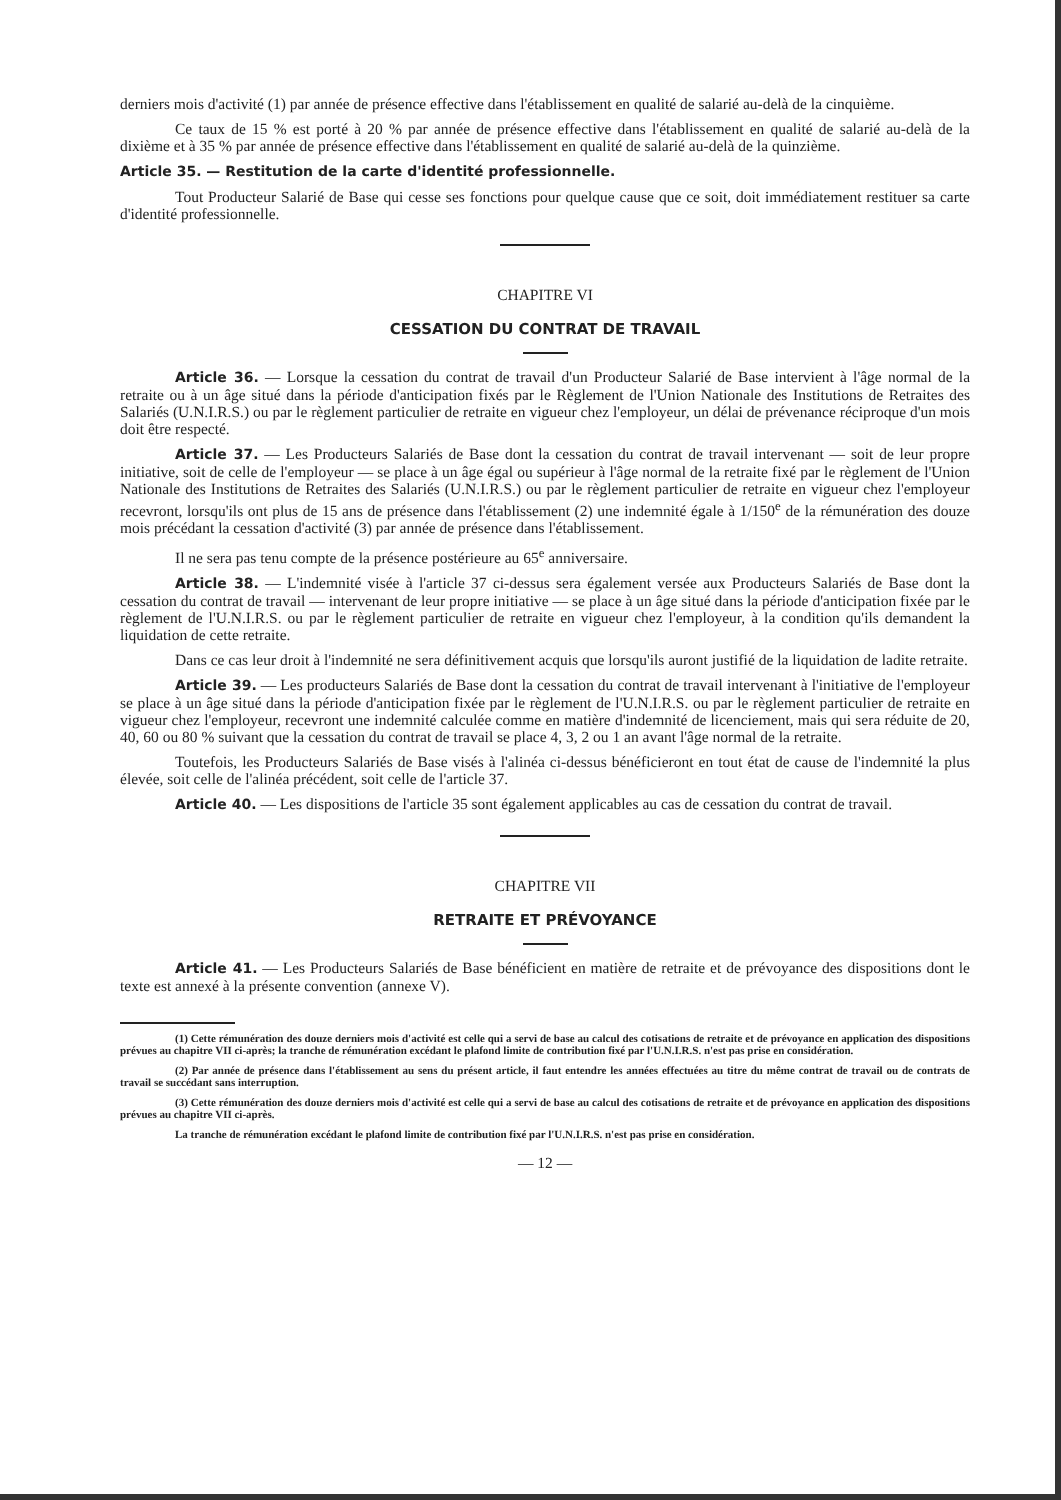derniers mois d'activité (1) par année de présence effective dans l'établissement en qualité de salarié au-delà de la cinquième.
Ce taux de 15 % est porté à 20 % par année de présence effective dans l'établissement en qualité de salarié au-delà de la dixième et à 35 % par année de présence effective dans l'établissement en qualité de salarié au-delà de la quinzième.
Article 35. — Restitution de la carte d'identité professionnelle.
Tout Producteur Salarié de Base qui cesse ses fonctions pour quelque cause que ce soit, doit immédiatement restituer sa carte d'identité professionnelle.
CHAPITRE VI
CESSATION DU CONTRAT DE TRAVAIL
Article 36. — Lorsque la cessation du contrat de travail d'un Producteur Salarié de Base intervient à l'âge normal de la retraite ou à un âge situé dans la période d'anticipation fixés par le Règlement de l'Union Nationale des Institutions de Retraites des Salariés (U.N.I.R.S.) ou par le règlement particulier de retraite en vigueur chez l'employeur, un délai de prévenance réciproque d'un mois doit être respecté.
Article 37. — Les Producteurs Salariés de Base dont la cessation du contrat de travail intervenant — soit de leur propre initiative, soit de celle de l'employeur — se place à un âge égal ou supérieur à l'âge normal de la retraite fixé par le règlement de l'Union Nationale des Institutions de Retraites des Salariés (U.N.I.R.S.) ou par le règlement particulier de retraite en vigueur chez l'employeur recevront, lorsqu'ils ont plus de 15 ans de présence dans l'établissement (2) une indemnité égale à 1/150<sup>e</sup> de la rémunération des douze mois précédant la cessation d'activité (3) par année de présence dans l'établissement.
Il ne sera pas tenu compte de la présence postérieure au 65<sup>e</sup> anniversaire.
Article 38. — L'indemnité visée à l'article 37 ci-dessus sera également versée aux Producteurs Salariés de Base dont la cessation du contrat de travail — intervenant de leur propre initiative — se place à un âge situé dans la période d'anticipation fixée par le règlement de l'U.N.I.R.S. ou par le règlement particulier de retraite en vigueur chez l'employeur, à la condition qu'ils demandent la liquidation de cette retraite.
Dans ce cas leur droit à l'indemnité ne sera définitivement acquis que lorsqu'ils auront justifié de la liquidation de ladite retraite.
Article 39. — Les producteurs Salariés de Base dont la cessation du contrat de travail intervenant à l'initiative de l'employeur se place à un âge situé dans la période d'anticipation fixée par le règlement de l'U.N.I.R.S. ou par le règlement particulier de retraite en vigueur chez l'employeur, recevront une indemnité calculée comme en matière d'indemnité de licenciement, mais qui sera réduite de 20, 40, 60 ou 80 % suivant que la cessation du contrat de travail se place 4, 3, 2 ou 1 an avant l'âge normal de la retraite.
Toutefois, les Producteurs Salariés de Base visés à l'alinéa ci-dessus bénéficieront en tout état de cause de l'indemnité la plus élevée, soit celle de l'alinéa précédent, soit celle de l'article 37.
Article 40. — Les dispositions de l'article 35 sont également applicables au cas de cessation du contrat de travail.
CHAPITRE VII
RETRAITE ET PRÉVOYANCE
Article 41. — Les Producteurs Salariés de Base bénéficient en matière de retraite et de prévoyance des dispositions dont le texte est annexé à la présente convention (annexe V).
(1) Cette rémunération des douze derniers mois d'activité est celle qui a servi de base au calcul des cotisations de retraite et de prévoyance en application des dispositions prévues au chapitre VII ci-après; la tranche de rémunération excédant le plafond limite de contribution fixé par l'U.N.I.R.S. n'est pas prise en considération.
(2) Par année de présence dans l'établissement au sens du présent article, il faut entendre les années effectuées au titre du même contrat de travail ou de contrats de travail se succédant sans interruption.
(3) Cette rémunération des douze derniers mois d'activité est celle qui a servi de base au calcul des cotisations de retraite et de prévoyance en application des dispositions prévues au chapitre VII ci-après.
La tranche de rémunération excédant le plafond limite de contribution fixé par l'U.N.I.R.S. n'est pas prise en considération.
— 12 —